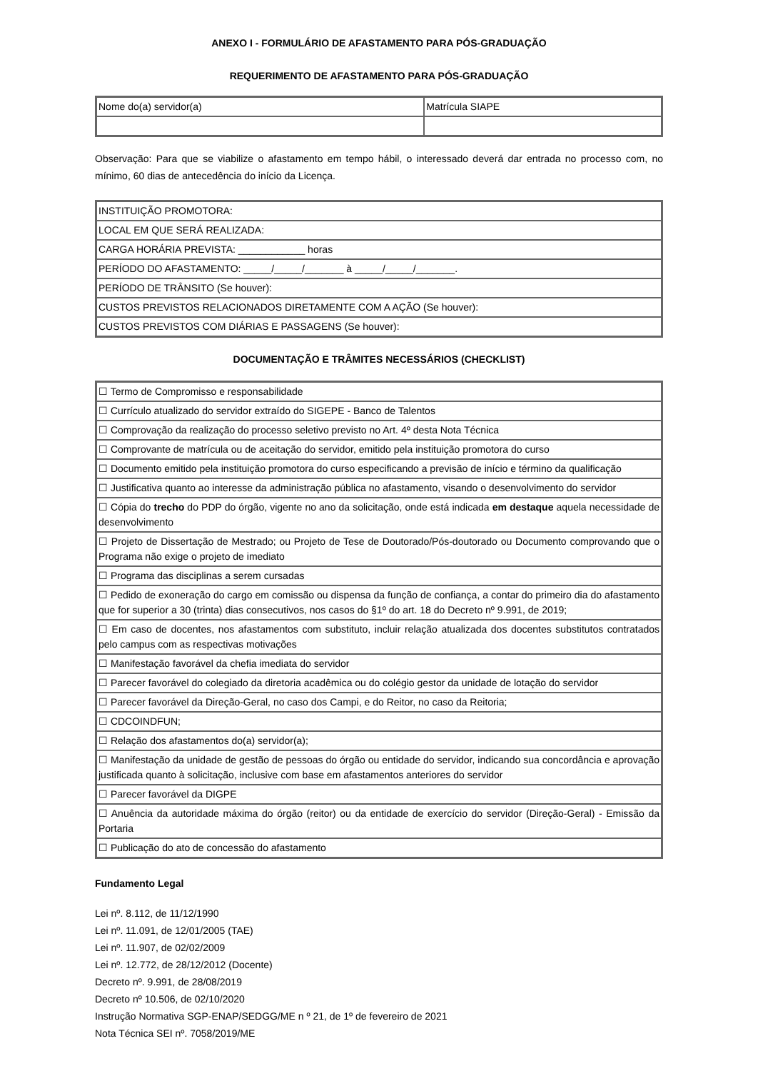ANEXO I - FORMULÁRIO DE AFASTAMENTO PARA PÓS-GRADUAÇÃO
REQUERIMENTO DE AFASTAMENTO PARA PÓS-GRADUAÇÃO
| Nome do(a) servidor(a) | Matrícula SIAPE |
Observação: Para que se viabilize o afastamento em tempo hábil, o interessado deverá dar entrada no processo com, no mínimo, 60 dias de antecedência do início da Licença.
| INSTITUIÇÃO PROMOTORA: |
| LOCAL EM QUE SERÁ REALIZADA: |
| CARGA HORÁRIA PREVISTA: ____________ horas |
| PERÍODO DO AFASTAMENTO: _____/_____/_______ à _____/_____/_______. |
| PERÍODO DE TRÂNSITO (Se houver): |
| CUSTOS PREVISTOS RELACIONADOS DIRETAMENTE COM A AÇÃO (Se houver): |
| CUSTOS PREVISTOS COM DIÁRIAS E PASSAGENS (Se houver): |
DOCUMENTAÇÃO E TRÂMITES NECESSÁRIOS (CHECKLIST)
| ☐ Termo de Compromisso e responsabilidade |
| ☐ Currículo atualizado do servidor extraído do SIGEPE - Banco de Talentos |
| ☐ Comprovação da realização do processo seletivo previsto no Art. 4º desta Nota Técnica |
| ☐ Comprovante de matrícula ou de aceitação do servidor, emitido pela instituição promotora do curso |
| ☐ Documento emitido pela instituição promotora do curso especificando a previsão de início e término da qualificação |
| ☐ Justificativa quanto ao interesse da administração pública no afastamento, visando o desenvolvimento do servidor |
| ☐ Cópia do trecho do PDP do órgão, vigente no ano da solicitação, onde está indicada em destaque aquela necessidade de desenvolvimento |
| ☐ Projeto de Dissertação de Mestrado; ou Projeto de Tese de Doutorado/Pós-doutorado ou Documento comprovando que o Programa não exige o projeto de imediato |
| ☐ Programa das disciplinas a serem cursadas |
| ☐ Pedido de exoneração do cargo em comissão ou dispensa da função de confiança, a contar do primeiro dia do afastamento que for superior a 30 (trinta) dias consecutivos, nos casos do §1º do art. 18 do Decreto nº 9.991, de 2019; |
| ☐ Em caso de docentes, nos afastamentos com substituto, incluir relação atualizada dos docentes substitutos contratados pelo campus com as respectivas motivações |
| ☐ Manifestação favorável da chefia imediata do servidor |
| ☐ Parecer favorável do colegiado da diretoria acadêmica ou do colégio gestor da unidade de lotação do servidor |
| ☐ Parecer favorável da Direção-Geral, no caso dos Campi, e do Reitor, no caso da Reitoria; |
| ☐ CDCOINDFUN; |
| ☐ Relação dos afastamentos do(a) servidor(a); |
| ☐ Manifestação da unidade de gestão de pessoas do órgão ou entidade do servidor, indicando sua concordância e aprovação justificada quanto à solicitação, inclusive com base em afastamentos anteriores do servidor |
| ☐ Parecer favorável da DIGPE |
| ☐ Anuência da autoridade máxima do órgão (reitor) ou da entidade de exercício do servidor (Direção-Geral) - Emissão da Portaria |
| ☐ Publicação do ato de concessão do afastamento |
Fundamento Legal
Lei nº. 8.112, de 11/12/1990
Lei nº. 11.091, de 12/01/2005 (TAE)
Lei nº. 11.907, de 02/02/2009
Lei nº. 12.772, de 28/12/2012 (Docente)
Decreto nº. 9.991, de 28/08/2019
Decreto nº 10.506, de 02/10/2020
Instrução Normativa SGP-ENAP/SEDGG/ME n º 21, de 1º de fevereiro de 2021
Nota Técnica SEI nº. 7058/2019/ME